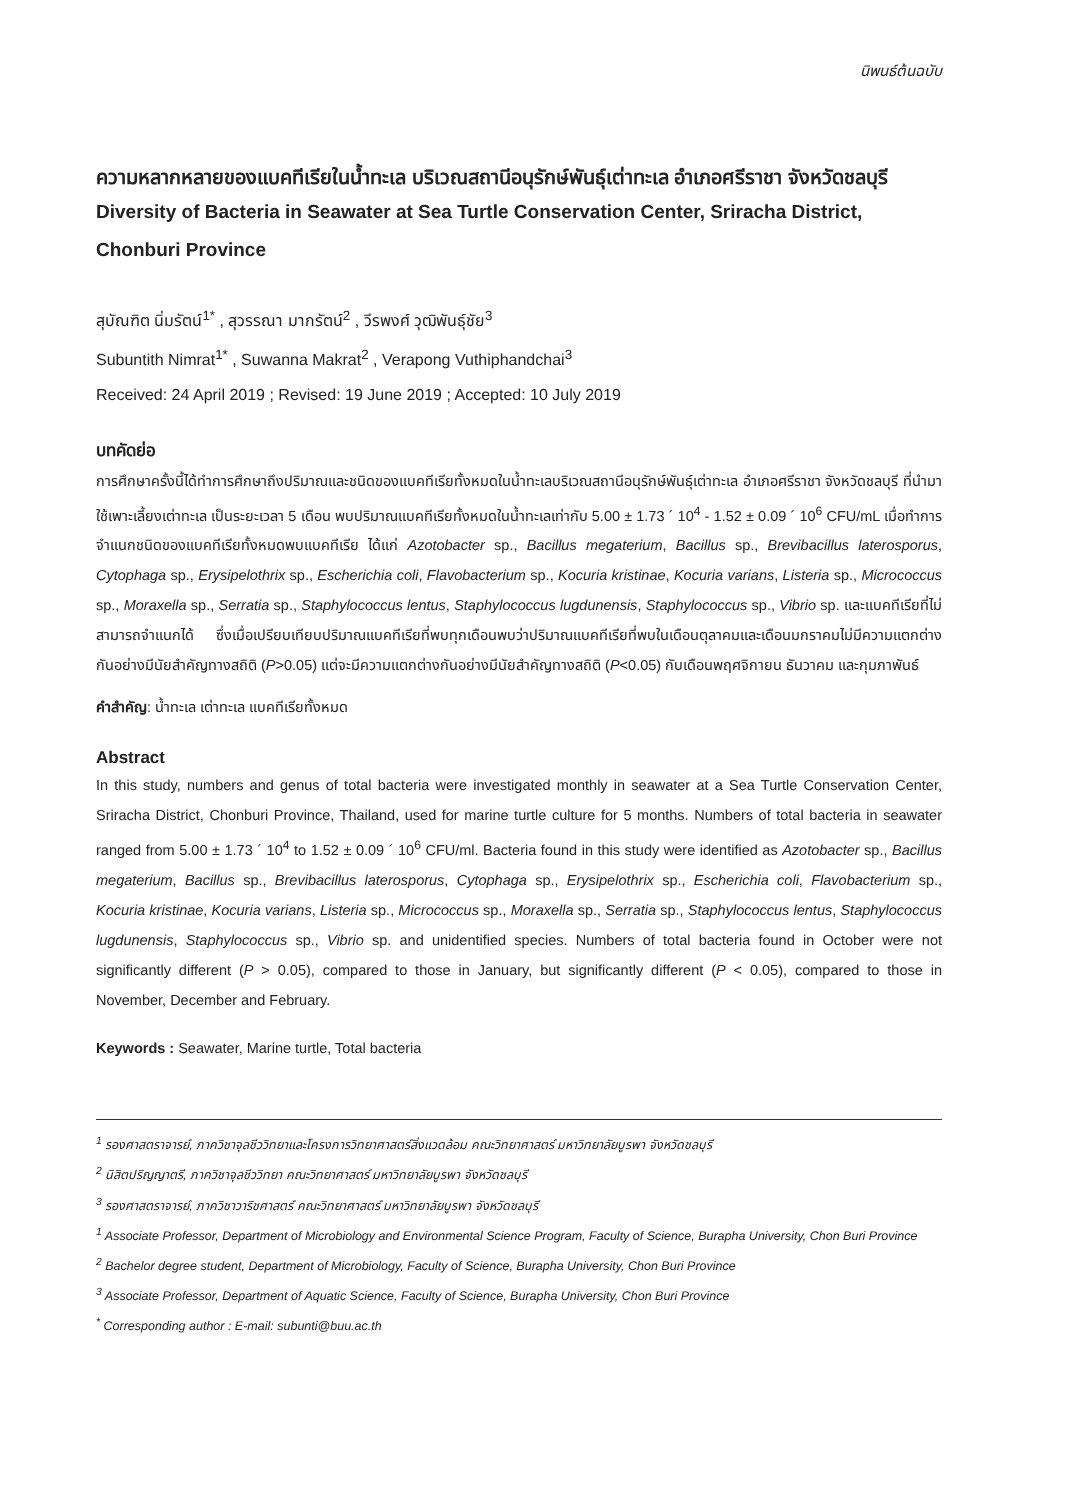นิพนธ์ต้นฉบับ
ความหลากหลายของแบคทีเรียในน้ำทะเล บริเวณสถานีอนุรักษ์พันธุ์เต่าทะเล อำเภอศรีราชา จังหวัดชลบุรี
Diversity of Bacteria in Seawater at Sea Turtle Conservation Center, Sriracha District, Chonburi Province
สุบัณฑิต นิ่มรัตน์<sup>1*</sup> , สุวรรณา มากรัตน์<sup>2</sup> , วีรพงศ์ วุฒิพันธุ์ชัย<sup>3</sup>
Subuntith Nimrat<sup>1*</sup> , Suwanna Makrat<sup>2</sup> , Verapong Vuthiphandchai<sup>3</sup>
Received: 24 April 2019 ; Revised: 19 June 2019 ; Accepted: 10 July 2019
บทคัดย่อ
การศึกษาครั้งนี้ได้ทำการศึกษาถึงปริมาณและชนิดของแบคทีเรียทั้งหมดในน้ำทะเลบริเวณสถานีอนุรักษ์พันธุ์เต่าทะเล อำเภอศรีราชา จังหวัดชลบุรี ที่นำมาใช้เพาะเลี้ยงเต่าทะเล เป็นระยะเวลา 5 เดือน พบปริมาณแบคทีเรียทั้งหมดในน้ำทะเลเท่ากับ 5.00 ± 1.73 ´ 10<sup>4</sup> - 1.52 ± 0.09 ´ 10<sup>6</sup> CFU/mL เมื่อทำการจำแนกชนิดของแบคทีเรียทั้งหมดพบแบคทีเรีย ได้แก่ Azotobacter sp., Bacillus megaterium, Bacillus sp., Brevibacillus laterosporus, Cytophaga sp., Erysipelothrix sp., Escherichia coli, Flavobacterium sp., Kocuria kristinae, Kocuria varians, Listeria sp., Micrococcus sp., Moraxella sp., Serratia sp., Staphylococcus lentus, Staphylococcus lugdunensis, Staphylococcus sp., Vibrio sp. และแบคทีเรียที่ไม่สามารถจำแนกได้ ซึ่งเมื่อเปรียบเทียบปริมาณแบคทีเรียที่พบทุกเดือนพบว่าปริมาณแบคทีเรียที่พบในเดือนตุลาคมและเดือนมกราคมไม่มีความแตกต่างกันอย่างมีนัยสำคัญทางสถิติ (P>0.05) แต่จะมีความแตกต่างกันอย่างมีนัยสำคัญทางสถิติ (P<0.05) กับเดือนพฤศจิกายน ธันวาคม และกุมภาพันธ์
คำสำคัญ: น้ำทะเล เต่าทะเล แบคทีเรียทั้งหมด
Abstract
In this study, numbers and genus of total bacteria were investigated monthly in seawater at a Sea Turtle Conservation Center, Sriracha District, Chonburi Province, Thailand, used for marine turtle culture for 5 months. Numbers of total bacteria in seawater ranged from 5.00 ± 1.73 ´ 10<sup>4</sup> to 1.52 ± 0.09 ´ 10<sup>6</sup> CFU/ml. Bacteria found in this study were identified as Azotobacter sp., Bacillus megaterium, Bacillus sp., Brevibacillus laterosporus, Cytophaga sp., Erysipelothrix sp., Escherichia coli, Flavobacterium sp., Kocuria kristinae, Kocuria varians, Listeria sp., Micrococcus sp., Moraxella sp., Serratia sp., Staphylococcus lentus, Staphylococcus lugdunensis, Staphylococcus sp., Vibrio sp. and unidentified species. Numbers of total bacteria found in October were not significantly different (P > 0.05), compared to those in January, but significantly different (P < 0.05), compared to those in November, December and February.
Keywords : Seawater, Marine turtle, Total bacteria
<sup>1</sup> รองศาสตราจารย์, ภาควิชาจุลชีววิทยาและโครงการวิทยาศาสตร์สิ่งแวดล้อม คณะวิทยาศาสตร์ มหาวิทยาลัยบูรพา จังหวัดชลบุรี
<sup>2</sup> นิสิตปริญญาตรี, ภาควิชาจุลชีววิทยา คณะวิทยาศาสตร์ มหาวิทยาลัยบูรพา จังหวัดชลบุรี
<sup>3</sup> รองศาสตราจารย์, ภาควิชาวาริชศาสตร์ คณะวิทยาศาสตร์ มหาวิทยาลัยบูรพา จังหวัดชลบุรี
<sup>1</sup> Associate Professor, Department of Microbiology and Environmental Science Program, Faculty of Science, Burapha University, Chon Buri Province
<sup>2</sup> Bachelor degree student, Department of Microbiology, Faculty of Science, Burapha University, Chon Buri Province
<sup>3</sup> Associate Professor, Department of Aquatic Science, Faculty of Science, Burapha University, Chon Buri Province
<sup>*</sup> Corresponding author : E-mail: subunti@buu.ac.th